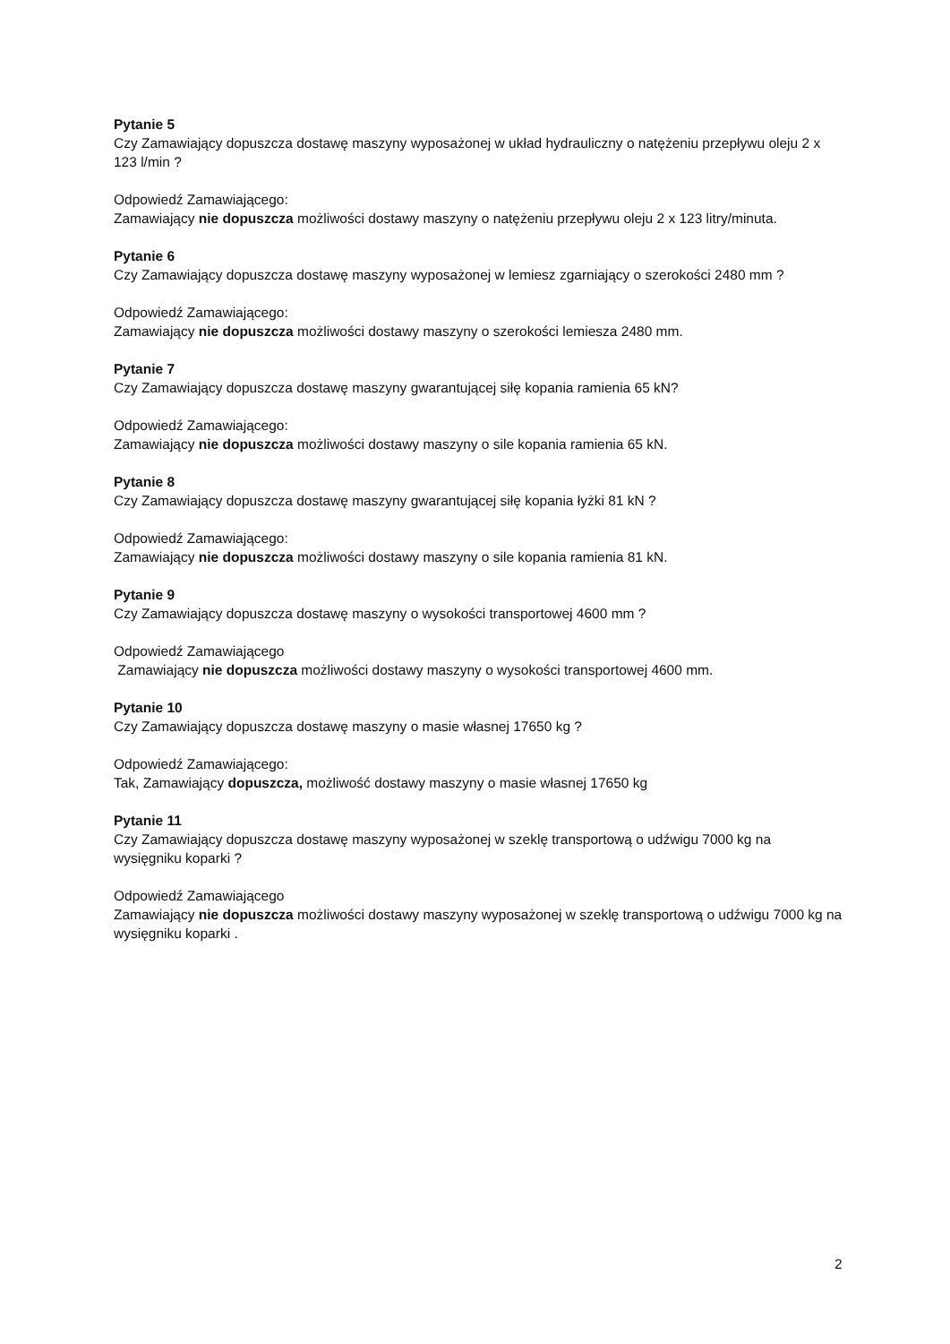Pytanie 5
Czy Zamawiający dopuszcza dostawę maszyny wyposażonej w układ hydrauliczny o natężeniu przepływu oleju 2 x 123 l/min ?
Odpowiedź Zamawiającego:
Zamawiający nie dopuszcza możliwości dostawy maszyny o natężeniu przepływu oleju 2 x 123 litry/minuta.
Pytanie 6
Czy Zamawiający dopuszcza dostawę maszyny wyposażonej w lemiesz zgarniający o szerokości 2480 mm ?
Odpowiedź Zamawiającego:
Zamawiający nie dopuszcza możliwości dostawy maszyny o szerokości lemiesza 2480 mm.
Pytanie 7
Czy Zamawiający dopuszcza dostawę maszyny gwarantującej siłę kopania ramienia 65 kN?
Odpowiedź Zamawiającego:
Zamawiający nie dopuszcza możliwości dostawy maszyny o sile kopania ramienia 65 kN.
Pytanie 8
Czy Zamawiający dopuszcza dostawę maszyny gwarantującej siłę kopania łyżki 81 kN ?
Odpowiedź Zamawiającego:
Zamawiający nie dopuszcza możliwości dostawy maszyny o sile kopania ramienia 81 kN.
Pytanie 9
Czy Zamawiający dopuszcza dostawę maszyny o wysokości transportowej 4600 mm ?
Odpowiedź Zamawiającego
Zamawiający nie dopuszcza możliwości dostawy maszyny o wysokości transportowej 4600 mm.
Pytanie 10
Czy Zamawiający dopuszcza dostawę maszyny o masie własnej 17650 kg ?
Odpowiedź Zamawiającego:
Tak, Zamawiający dopuszcza, możliwość dostawy maszyny o masie własnej 17650 kg
Pytanie 11
Czy Zamawiający dopuszcza dostawę maszyny wyposażonej w szeklę transportową o udźwigu 7000 kg na wysięgniku koparki ?
Odpowiedź Zamawiającego
Zamawiający nie dopuszcza możliwości dostawy maszyny wyposażonej w szeklę transportową o udźwigu 7000 kg na wysięgniku koparki .
2